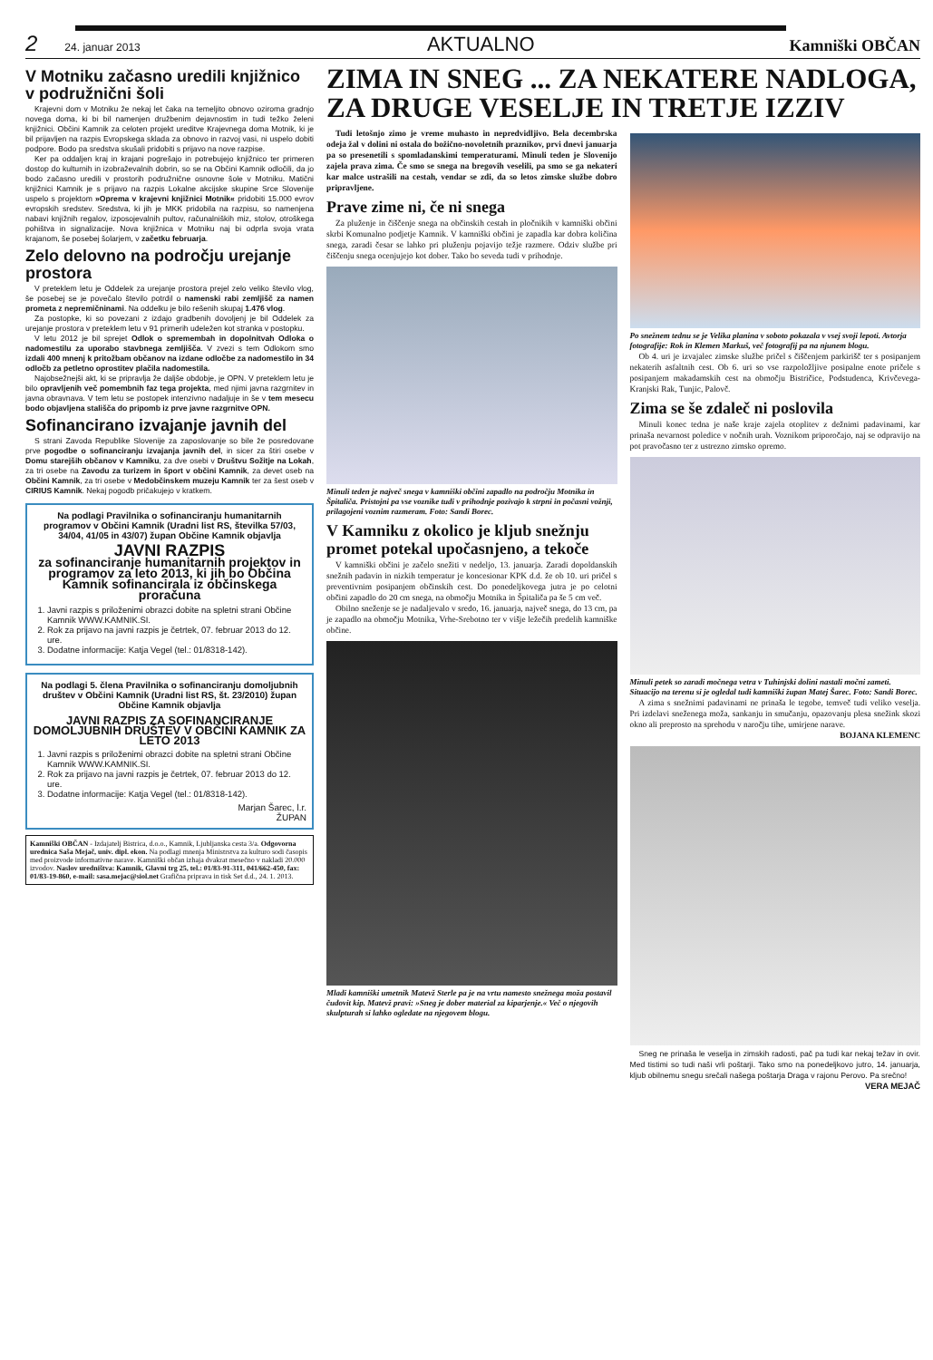2 24. januar 2013 AKTUALNO Kamniški OBČAN
V Motniku začasno uredili knjižnico v podružnični šoli
Krajevni dom v Motniku že nekaj let čaka na temeljito obnovo oziroma gradnjo novega doma, ki bi bil namenjen družbenim dejavnostim in tudi težko želeni knjižnici. Občini Kamnik za celoten projekt ureditve Krajevnega doma Motnik, ki je bil prijavljen na razpis Evropskega sklada za obnovo in razvoj vasi, ni uspelo dobiti podpore. Bodo pa sredstva skušali pridobiti s prijavo na nove razpise.
Ker pa oddaljen kraj in krajani pogrešajo in potrebujejo knjižnico ter primeren dostop do kulturnih in izobraževalnih dobrin, so se na Občini Kamnik odločili, da jo bodo začasno uredili v prostorih podružnične osnovne šole v Motniku. Matični knjižnici Kamnik je s prijavo na razpis Lokalne akcijske skupine Srce Slovenije uspelo s projektom »Oprema v krajevni knjižnici Motnik« pridobiti 15.000 evrov evropskih sredstev. Sredstva, ki jih je MKK pridobila na razpisu, so namenjena nabavi knjižnih regalov, izposojevalnih pultov, računalniških miz, stolov, otroškega pohištva in signalizacije. Nova knjižnica v Motniku naj bi odprla svoja vrata krajanom, še posebej šolarjem, v začetku februarja.
Zelo delovno na področju urejanje prostora
V preteklem letu je Oddelek za urejanje prostora prejel zelo veliko število vlog, še posebej se je povečalo število potrdil o namenski rabi zemljišč za namen prometa z nepremičninami. Na oddelku je bilo rešenih skupaj 1.476 vlog.
Za postopke, ki so povezani z izdajo gradbenih dovoljenj je bil Oddelek za urejanje prostora v preteklem letu v 91 primerih udeležen kot stranka v postopku.
V letu 2012 je bil sprejet Odlok o spremembah in dopolnitvah Odloka o nadomestilu za uporabo stavbnega zemljišča. V zvezi s tem Odlokom smo izdali 400 mnenj k pritožbam občanov na izdane odločbe za nadomestilo in 34 odločb za petletno oprostitev plačila nadomestila.
Najobsežnejši akt, ki se pripravlja že daljše obdobje, je OPN. V preteklem letu je bilo opravljenih več pomembnih faz tega projekta, med njimi javna razgrnitev in javna obravnava. V tem letu se postopek intenzivno nadaljuje in še v tem mesecu bodo objavljena stališča do pripomb iz prve javne razgrnitve OPN.
Sofinancirano izvajanje javnih del
S strani Zavoda Republike Slovenije za zaposlovanje so bile že posredovane prve pogodbe o sofinanciranju izvajanja javnih del, in sicer za štiri osebe v Domu starejših občanov v Kamniku, za dve osebi v Društvu Sožitje na Lokah, za tri osebe na Zavodu za turizem in šport v občini Kamnik, za devet oseb na Občini Kamnik, za tri osebe v Medobčinskem muzeju Kamnik ter za šest oseb v CIRIUS Kamnik. Nekaj pogodb pričakujejo v kratkem.
Na podlagi Pravilnika o sofinanciranju humanitarnih programov v Občini Kamnik (Uradni list RS, številka 57/03, 34/04, 41/05 in 43/07) župan Občine Kamnik objavlja
JAVNI RAZPIS
za sofinanciranje humanitarnih projektov in programov za leto 2013, ki jih bo Občina Kamnik sofinancirala iz občinskega proračuna
1. Javni razpis s priloženimi obrazci dobite na spletni strani Občine Kamnik WWW.KAMNIK.SI.
2. Rok za prijavo na javni razpis je četrtek, 07. februar 2013 do 12. ure.
3. Dodatne informacije: Katja Vegel (tel.: 01/8318-142).
Na podlagi 5. člena Pravilnika o sofinanciranju domoljubnih društev v Občini Kamnik (Uradni list RS, št. 23/2010) župan Občine Kamnik objavlja
JAVNI RAZPIS ZA SOFINANCIRANJE DOMOLJUBNIH DRUŠTEV V OBČINI KAMNIK ZA LETO 2013
1. Javni razpis s priloženimi obrazci dobite na spletni strani Občine Kamnik WWW.KAMNIK.SI.
2. Rok za prijavo na javni razpis je četrtek, 07. februar 2013 do 12. ure.
3. Dodatne informacije: Katja Vegel (tel.: 01/8318-142).
Marjan Šarec, l.r.
ŽUPAN
Kamniški OBČAN - Izdajatelj Bistrica, d.o.o., Kamnik, Ljubljanska cesta 3/a. Odgovorna urednica Saša Mejač, univ. dipl. ekon. Na podlagi mnenja Ministrstva za kulturo sodi časopis med proizvode informativne narave. Kamniški občan izhaja dvakrat mesečno v nakladi 20.000 izvodov. Naslov uredništva: Kamnik, Glavni trg 25, tel.: 01/83-91-311, 041/662-450, fax: 01/83-19-860, e-mail: sasa.mejac@siol.net Grafična priprava in tisk Set d.d., 24. 1. 2013.
ZIMA IN SNEG ... ZA NEKATERE NADLOGA, ZA DRUGE VESELJE IN TRETJE IZZIV
Tudi letošnjo zimo je vreme muhasto in nepredvidljivo. Bela decembrska odeja žal v dolini ni ostala do božično-novoletnih praznikov, prvi dnevi januarja pa so presenetili s spomladanskimi temperaturami. Minuli teden je Slovenijo zajela prava zima. Če smo se snega na bregovih veselili, pa smo se ga nekateri kar malce ustrašili na cestah, vendar se zdi, da so letos zimske službe dobro pripravljene.
Prave zime ni, če ni snega
Za pluženje in čiščenje snega na občinskih cestah in pločnikih v kamniški občini skrbi Komunalno podjetje Kamnik. V kamniški občini je zapadla kar dobra količina snega, zaradi česar se lahko pri pluženju pojavijo težje razmere. Odziv službe pri čiščenju snega ocenjujejo kot dober. Tako bo seveda tudi v prihodnje.
Minuli teden je največ snega v kamniški občini zapadlo na področju Motnika in Špitaliča. Pristojni pa vse voznike tudi v prihodnje pozivajo k strpni in počasni vožnji, prilagojeni voznim razmeram. Foto: Sandi Borec.
V Kamniku z okolico je kljub snežnju promet potekal upočasnjeno, a tekoče
V kamniški občini je začelo snežiti v nedeljo, 13. januarja. Zaradi dopoldanskih snežnih padavin in nizkih temperatur je koncesionar KPK d.d. že ob 10. uri pričel s preventivnim posipanjem občinskih cest. Do ponedeljkovega jutra je po celotni občini zapadlo do 20 cm snega, na območju Motnika in Špitaliča pa še 5 cm več.
Obilno sneženje se je nadaljevalo v sredo, 16. januarja, največ snega, do 13 cm, pa je zapadlo na območju Motnika, Vrhe-Srebotno ter v višje ležečih predelih kamniške občine.
Mladi kamniški umetnik Matevž Sterle pa je na vrtu namesto snežnega moža postavil čudovit kip. Matevž pravi: »Sneg je dober material za kiparjenje.« Več o njegovih skulpturah si lahko ogledate na njegovem blogu.
Po snežnem tednu se je Velika planina v soboto pokazala v vsej svoji lepoti. Avtorja fotografije: Rok in Klemen Markuš, več fotografij pa na njunem blogu.
Ob 4. uri je izvajalec zimske službe pričel s čiščenjem parkirišč ter s posipanjem nekaterih asfaltnih cest. Ob 6. uri so vse razpoložljive posipalne enote pričele s posipanjem makadamskih cest na območju Bistričice, Podstudenca, Krivčevega-Kranjski Rak, Tunjic, Palovč.
Zima se še zdaleč ni poslovila
Minuli konec tedna je naše kraje zajela otoplitev z dežnimi padavinami, kar prinaša nevarnost poledice v nočnih urah. Voznikom priporočajo, naj se odpravijo na pot pravočasno ter z ustrezno zimsko opremo.
Minuli petek so zaradi močnega vetra v Tuhinjski dolini nastali močni zameti. Situacijo na terenu si je ogledal tudi kamniški župan Matej Šarec. Foto: Sandi Borec.
A zima s snežnimi padavinami ne prinaša le tegobe, temveč tudi veliko veselja. Pri izdelavi sneženega moža, sankanju in smučanju, opazovanju plesa snežink skozi okno ali preprosto na sprehodu v naročju tihe, umirjene narave.
BOJANA KLEMENC
Sneg ne prinaša le veselja in zimskih radosti, pač pa tudi kar nekaj težav in ovir. Med tistimi so tudi naši vrli poštarji. Tako smo na ponedeljkovo jutro, 14. januarja, kljub obilnemu snegu srečali našega poštarja Draga v rajonu Perovo. Pa srečno!
VERA MEJAČ